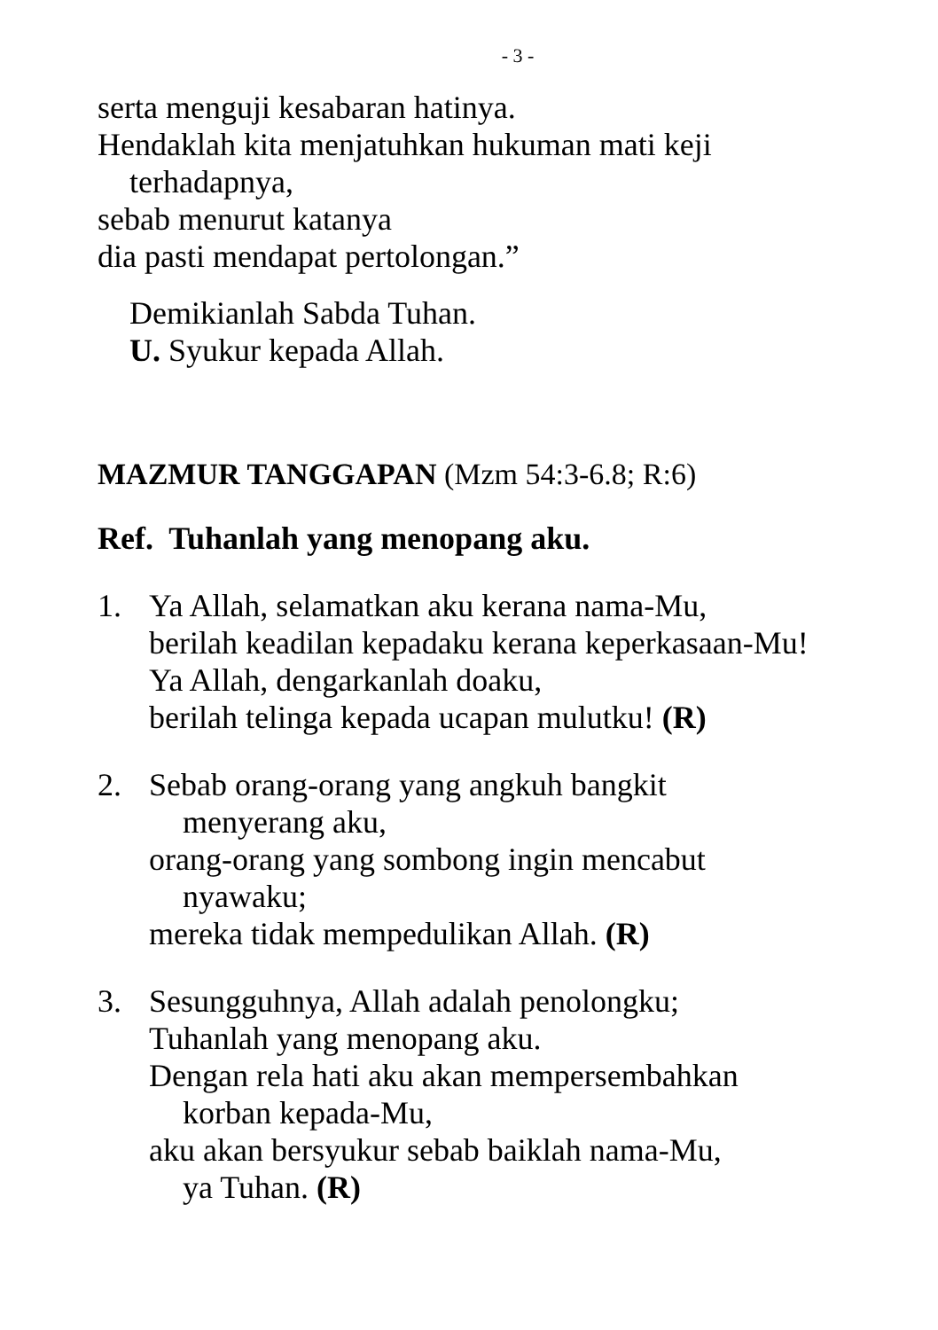- 3 -
serta menguji kesabaran hatinya.
Hendaklah kita menjatuhkan hukuman mati keji
terhadapnya,
sebab menurut katanya
dia pasti mendapat pertolongan.”
Demikianlah Sabda Tuhan.
U. Syukur kepada Allah.
MAZMUR TANGGAPAN (Mzm 54:3-6.8; R:6)
Ref. Tuhanlah yang menopang aku.
1. Ya Allah, selamatkan aku kerana nama-Mu,
berilah keadilan kepadaku kerana keperkasaan-Mu!
Ya Allah, dengarkanlah doaku,
berilah telinga kepada ucapan mulutku! (R)
2. Sebab orang-orang yang angkuh bangkit
menyerang aku,
orang-orang yang sombong ingin mencabut
nyawaku;
mereka tidak mempedulikan Allah. (R)
3. Sesungguhnya, Allah adalah penolongku;
Tuhanlah yang menopang aku.
Dengan rela hati aku akan mempersembahkan
korban kepada-Mu,
aku akan bersyukur sebab baiklah nama-Mu,
ya Tuhan. (R)